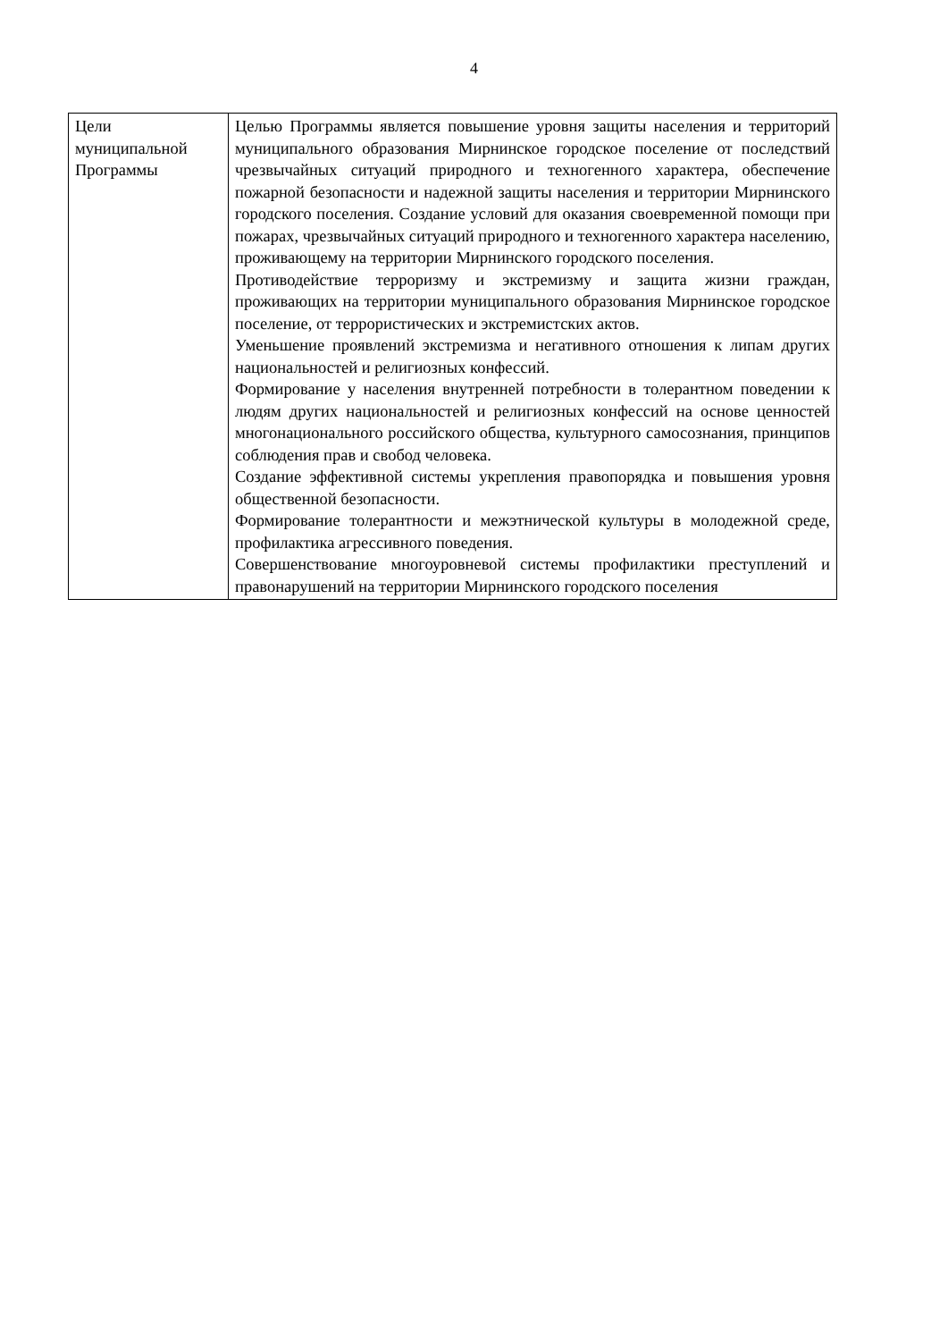4
| Цели муниципальной Программы | Целью Программы является повышение уровня защиты населения и территорий муниципального образования Мирнинское городское поселение от последствий чрезвычайных ситуаций природного и техногенного характера, обеспечение пожарной безопасности и надежной защиты населения и территории Мирнинского городского поселения. Создание условий для оказания своевременной помощи при пожарах, чрезвычайных ситуаций природного и техногенного характера населению, проживающему на территории Мирнинского городского поселения. Противодействие терроризму и экстремизму и защита жизни граждан, проживающих на территории муниципального образования Мирнинское городское поселение, от террористических и экстремистских актов. Уменьшение проявлений экстремизма и негативного отношения к липам других национальностей и религиозных конфессий. Формирование у населения внутренней потребности в толерантном поведении к людям других национальностей и религиозных конфессий на основе ценностей многонационального российского общества, культурного самосознания, принципов соблюдения прав и свобод человека. Создание эффективной системы укрепления правопорядка и повышения уровня общественной безопасности. Формирование толерантности и межэтнической культуры в молодежной среде, профилактика агрессивного поведения. Совершенствование многоуровневой системы профилактики преступлений и правонарушений на территории Мирнинского городского поселения |